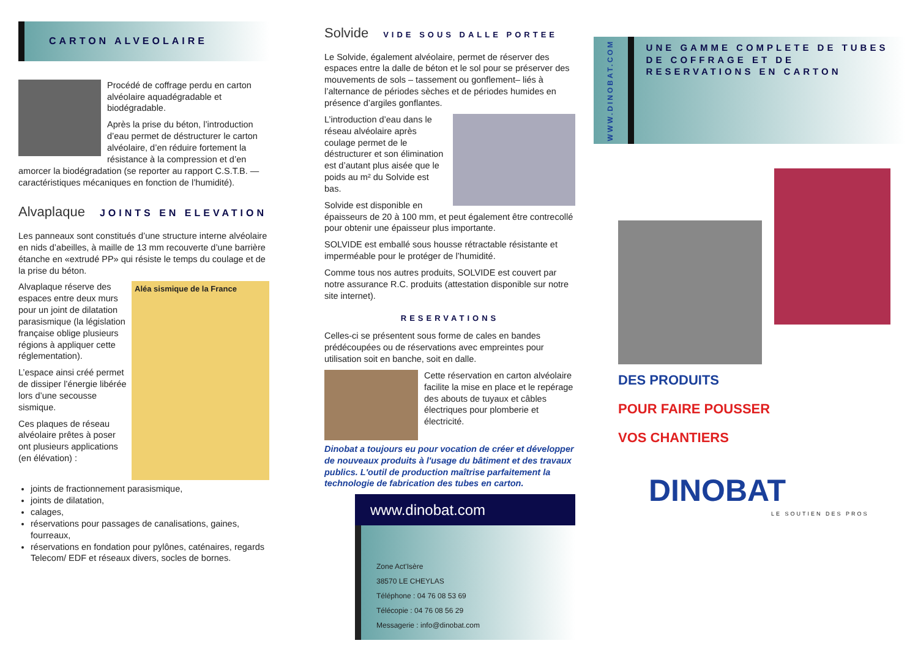CARTON ALVEOLAIRE
Procédé de coffrage perdu en carton alvéolaire aquadégradable et biodégradable.
Après la prise du béton, l’introduction d’eau permet de déstructurer le carton alvéolaire, d’en réduire fortement la résistance à la compression et d’en amorcer la biodégradation (se reporter au rapport C.S.T.B. — caractéristiques mécaniques en fonction de l’humidité).
Alvaplaque JOINTS EN ELEVATION
Les panneaux sont constitués d’une structure interne alvéolaire en nids d’abeilles, à maille de 13 mm recouverte d’une barrière étanche en «extrudé PP» qui résiste le temps du coulage et de la prise du béton.
Aléa sismique de la France
Alvaplaque réserve des espaces entre deux murs pour un joint de dilatation parasismique (la législation française oblige plusieurs régions à appliquer cette réglementation).
L’espace ainsi créé permet de dissiper l’énergie libérée lors d’une secousse sismique.
Ces plaques de réseau alvéolaire prêtes à poser ont plusieurs applications (en élévation) :
joints de fractionnement parasismique,
joints de dilatation,
calages,
réservations pour passages de canalisations, gaines, fourreaux,
réservations en fondation pour pylônes, caténaires, regards Telecom/ EDF et réseaux divers, socles de bornes.
Solvide VIDE SOUS DALLE PORTEE
Le Solvide, également alvéolaire, permet de réserver des espaces entre la dalle de béton et le sol pour se préserver des mouvements de sols – tassement ou gonflement– liés à l’alternance de périodes sèches et de périodes humides en présence d’argiles gonflantes.
L’introduction d’eau dans le réseau alvéolaire après coulage permet de le déstructurer et son élimination est d’autant plus aisée que le poids au m² du Solvide est bas.
Solvide est disponible en épaisseurs de 20 à 100 mm, et peut également être contrecollé pour obtenir une épaisseur plus importante.
SOLVIDE est emballé sous housse rétractable résistante et imperméable pour le protéger de l’humidité.
Comme tous nos autres produits, SOLVIDE est couvert par notre assurance R.C. produits (attestation disponible sur notre site internet).
RESERVATIONS
Celles-ci se présentent sous forme de cales en bandes prédécoupées ou de réservations avec empreintes pour utilisation soit en banche, soit en dalle.
Cette réservation en carton alvéolaire facilite la mise en place et le repérage des abouts de tuyaux et câbles électriques pour plomberie et électricité.
Dinobat a toujours eu pour vocation de créer et développer de nouveaux produits à l'usage du bâtiment et des travaux publics. L'outil de production maîtrise parfaitement la technologie de fabrication des tubes en carton.
www.dinobat.com
Zone Act'Isère
38570 LE CHEYLAS
Téléphone : 04 76 08 53 69
Télécopie : 04 76 08 56 29
Messagerie : info@dinobat.com
WWW.DINOBAT.COM
UNE GAMME COMPLETE DE TUBES DE COFFRAGE ET DE RESERVATIONS EN CARTON
DES PRODUITS
POUR FAIRE POUSSER
VOS CHANTIERS
DINOBAT
LE SOUTIEN DES PROS